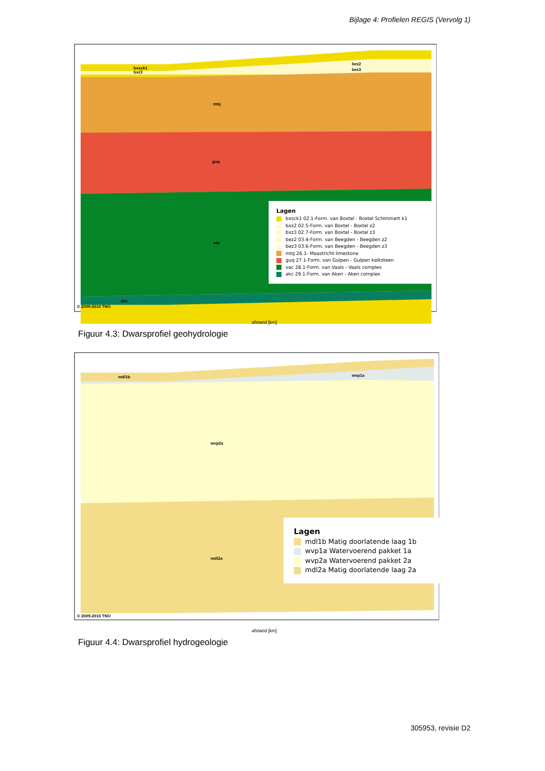Bijlage 4: Profielen REGIS (Vervolg 1)
bxsck1
bxz3
bez2
bez3
mtq
guq
vac
akc
© 2009-2010 TNO
afstand [km]
Lagen
bxsck1 02.1-Form. van Boxtel - Boxtel Schimmert k1
bxz2 02.5-Form. van Boxtel - Boxtel z2
bxz3 02.7-Form. van Boxtel - Boxtel z3
bez2 03.4-Form. van Beegden - Beegden z2
bez3 03.6-Form. van Beegden - Beegden z3
mtq 26.1- Maastricht limestone
guq 27.1-Form. van Gulpen - Gulpen kalksteen
vac 28.1-Form. van Vaals - Vaals complex
akc 29.1-Form. van Aken - Aken complex
Figuur 4.3: Dwarsprofiel geohydrologie
mdl1b
wvp1a
wvp2a
mdl2a
© 2009-2010 TNO
afstand [km]
Lagen
mdl1b Matig doorlatende laag 1b
wvp1a Watervoerend pakket 1a
wvp2a Watervoerend pakket 2a
mdl2a Matig doorlatende laag 2a
Figuur 4.4: Dwarsprofiel hydrogeologie
305953, revisie D2